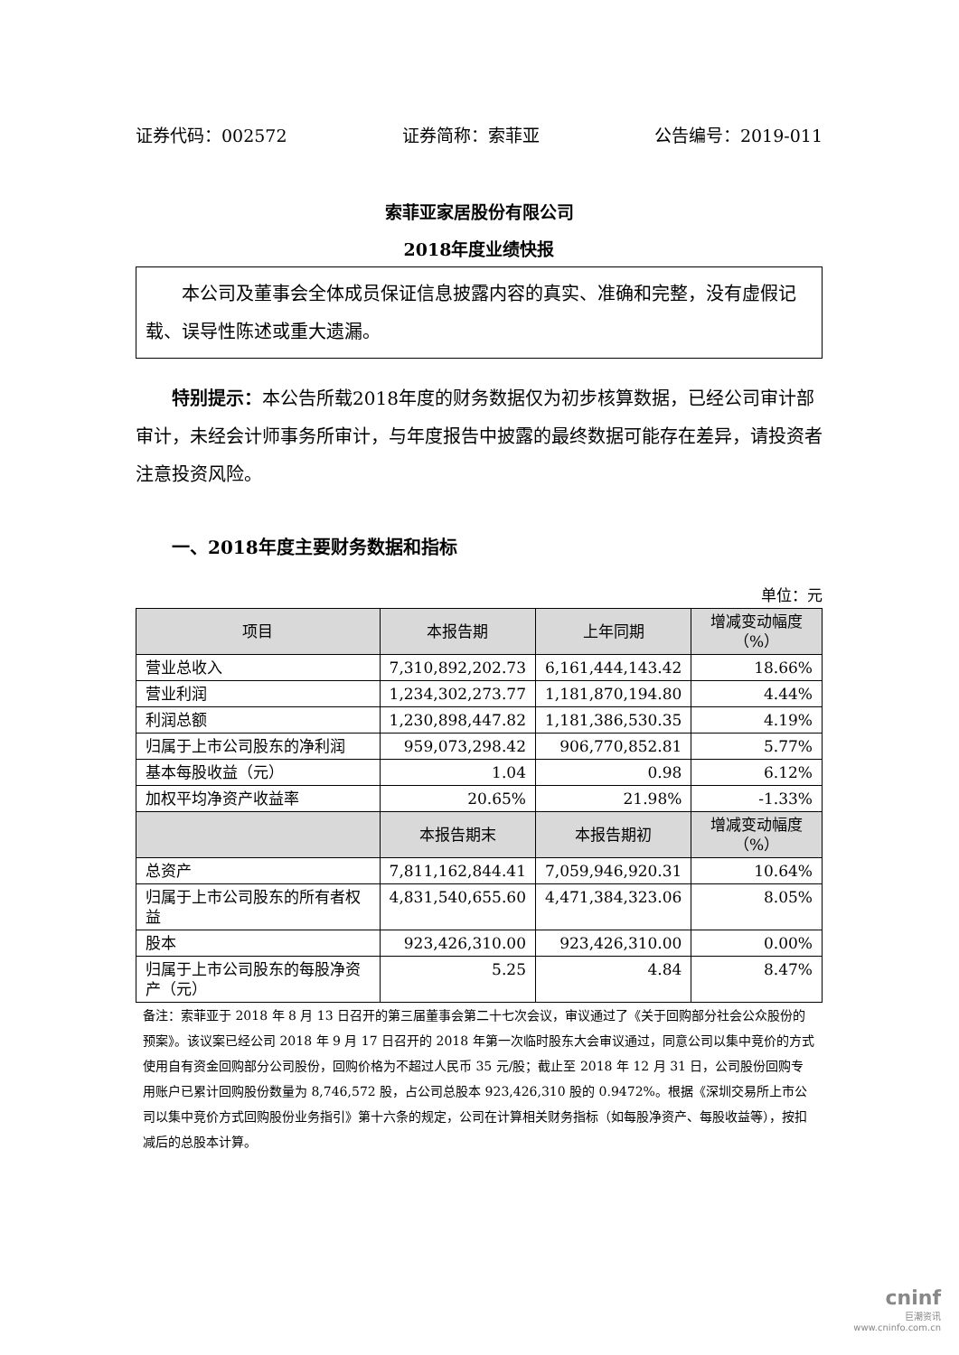证券代码：002572 证券简称：索菲亚 公告编号：2019-011
索菲亚家居股份有限公司
2018年度业绩快报
本公司及董事会全体成员保证信息披露内容的真实、准确和完整，没有虚假记载、误导性陈述或重大遗漏。
特别提示：本公告所载2018年度的财务数据仅为初步核算数据，已经公司审计部审计，未经会计师事务所审计，与年度报告中披露的最终数据可能存在差异，请投资者注意投资风险。
一、2018年度主要财务数据和指标
单位：元
| 项目 | 本报告期 | 上年同期 | 增减变动幅度（%） |
| --- | --- | --- | --- |
| 营业总收入 | 7,310,892,202.73 | 6,161,444,143.42 | 18.66% |
| 营业利润 | 1,234,302,273.77 | 1,181,870,194.80 | 4.44% |
| 利润总额 | 1,230,898,447.82 | 1,181,386,530.35 | 4.19% |
| 归属于上市公司股东的净利润 | 959,073,298.42 | 906,770,852.81 | 5.77% |
| 基本每股收益（元） | 1.04 | 0.98 | 6.12% |
| 加权平均净资产收益率 | 20.65% | 21.98% | -1.33% |
| | 本报告期末 | 本报告期初 | 增减变动幅度（%） |
| 总资产 | 7,811,162,844.41 | 7,059,946,920.31 | 10.64% |
| 归属于上市公司股东的所有者权益 | 4,831,540,655.60 | 4,471,384,323.06 | 8.05% |
| 股本 | 923,426,310.00 | 923,426,310.00 | 0.00% |
| 归属于上市公司股东的每股净资产（元） | 5.25 | 4.84 | 8.47% |
备注：索菲亚于 2018 年 8 月 13 日召开的第三届董事会第二十七次会议，审议通过了《关于回购部分社会公众股份的预案》。该议案已经公司 2018 年 9 月 17 日召开的 2018 年第一次临时股东大会审议通过，同意公司以集中竞价的方式使用自有资金回购部分公司股份，回购价格为不超过人民币 35 元/股；截止至 2018 年 12 月 31 日，公司股份回购专用账户已累计回购股份数量为 8,746,572 股，占公司总股本 923,426,310 股的 0.9472%。根据《深圳交易所上市公司以集中竞价方式回购股份业务指引》第十六条的规定，公司在计算相关财务指标（如每股净资产、每股收益等），按扣减后的总股本计算。
cninf
巨潮资讯
www.cninfo.com.cn